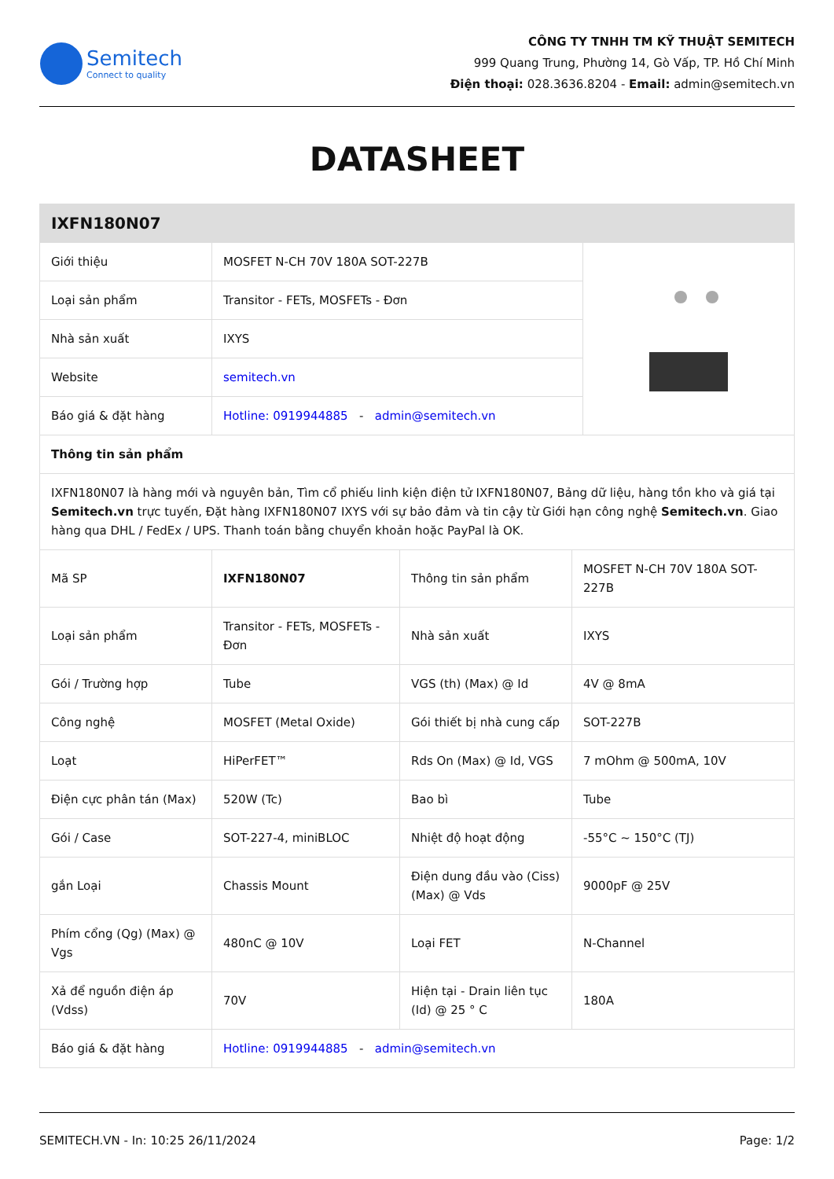Semitech
Connect to quality
CÔNG TY TNHH TM KỸ THUẬT SEMITECH
999 Quang Trung, Phường 14, Gò Vấp, TP. Hồ Chí Minh
Điện thoại: 028.3636.8204 - Email: admin@semitech.vn
DATASHEET
| IXFN180N07 | | |
| --- | --- | --- |
| Giới thiệu | MOSFET N-CH 70V 180A SOT-227B | |
| Loại sản phẩm | Transitor - FETs, MOSFETs - Đơn | |
| Nhà sản xuất | IXYS | |
| Website | semitech.vn | |
| Báo giá & đặt hàng | Hotline: 0919944885 - admin@semitech.vn | |
| Thông tin sản phẩm | | |
| IXFN180N07 là hàng mới và nguyên bản, Tìm cổ phiếu linh kiện điện tử IXFN180N07, Bảng dữ liệu, hàng tồn kho và giá tại Semitech.vn trực tuyến, Đặt hàng IXFN180N07 IXYS với sự bảo đảm và tin cậy từ Giới hạn công nghệ Semitech.vn . Giao hàng qua DHL / FedEx / UPS. Thanh toán bằng chuyển khoản hoặc PayPal là OK. | | |
| Mã SP | IXFN180N07 | Thông tin sản phẩm | MOSFET N-CH 70V 180A SOT-227B |
| Loại sản phẩm | Transitor - FETs, MOSFETs - Đơn | Nhà sản xuất | IXYS |
| Gói / Trường hợp | Tube | VGS (th) (Max) @ Id | 4V @ 8mA |
| Công nghệ | MOSFET (Metal Oxide) | Gói thiết bị nhà cung cấp | SOT-227B |
| Loạt | HiPerFET™ | Rds On (Max) @ Id, VGS | 7 mOhm @ 500mA, 10V |
| Điện cực phân tán (Max) | 520W (Tc) | Bao bì | Tube |
| Gói / Case | SOT-227-4, miniBLOC | Nhiệt độ hoạt động | -55°C ~ 150°C (TJ) |
| gắn Loại | Chassis Mount | Điện dung đầu vào (Ciss) (Max) @ Vds | 9000pF @ 25V |
| Phím cổng (Qg) (Max) @ Vgs | 480nC @ 10V | Loại FET | N-Channel |
| Xả để nguồn điện áp (Vdss) | 70V | Hiện tại - Drain liên tục (Id) @ 25 ° C | 180A |
| Báo giá & đặt hàng | Hotline: 0919944885 - admin@semitech.vn | | |
SEMITECH.VN - In: 10:25 26/11/2024 Page: 1/2